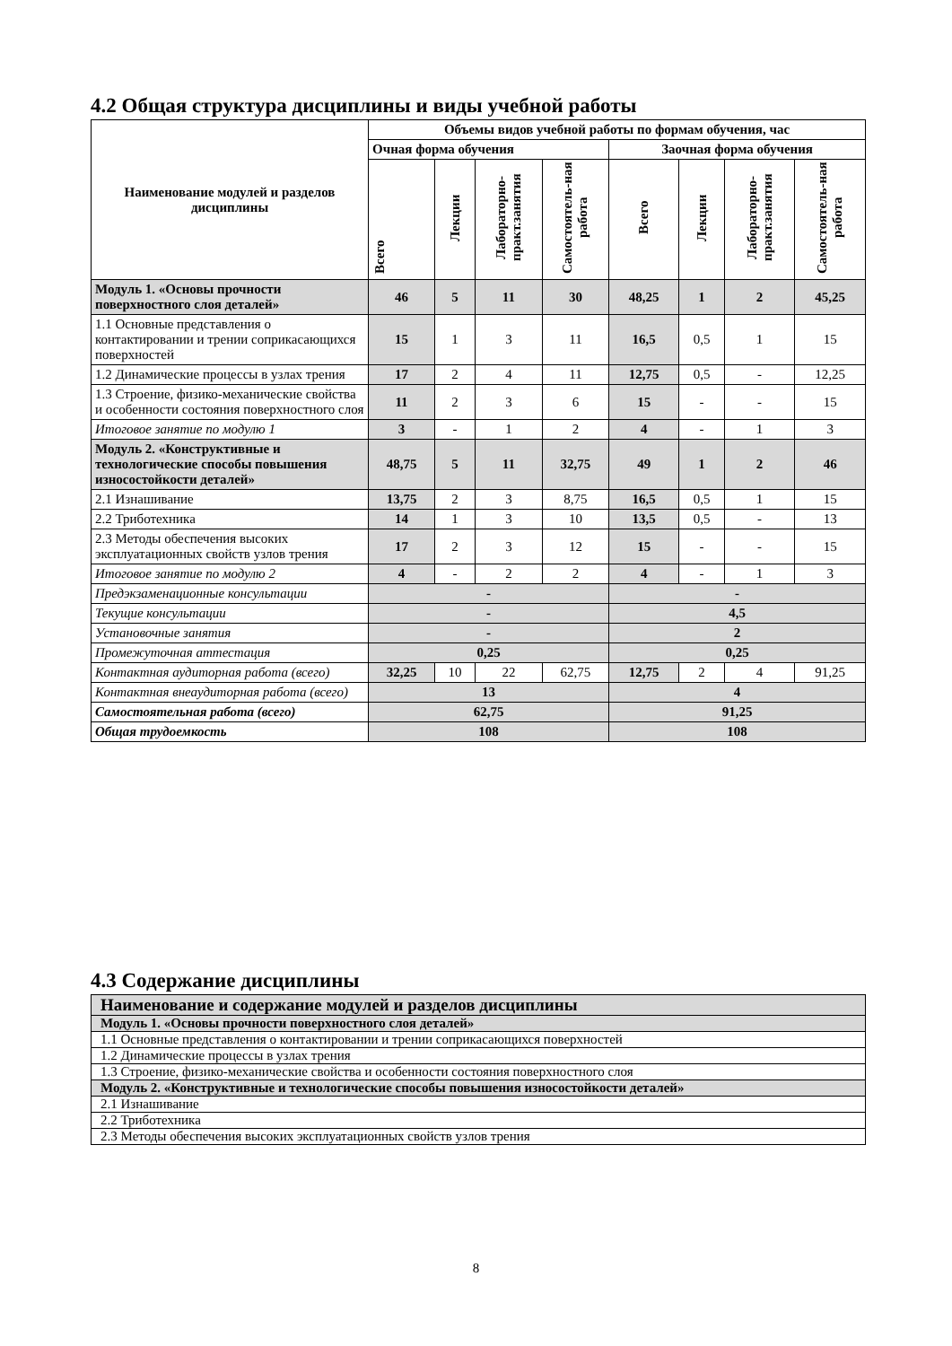4.2 Общая структура дисциплины и виды учебной работы
| Наименование модулей и разделов дисциплины | Объемы видов учебной работы по формам обучения, час | | | | | | | |
| --- | --- | --- | --- | --- | --- | --- | --- | --- |
| | Очная форма обучения | | | | Заочная форма обучения | | | |
| | Всего | Лекции | Лабораторно-практ.занятия | Самостоятель-ная работа | Всего | Лекции | Лабораторно-практ.занятия | Самостоятель-ная работа |
| Модуль 1. «Основы прочности поверхностного слоя деталей» | 46 | 5 | 11 | 30 | 48,25 | 1 | 2 | 45,25 |
| 1.1 Основные представления о контактировании и трении соприкасающихся поверхностей | 15 | 1 | 3 | 11 | 16,5 | 0,5 | 1 | 15 |
| 1.2 Динамические процессы в узлах трения | 17 | 2 | 4 | 11 | 12,75 | 0,5 | - | 12,25 |
| 1.3 Строение, физико-механические свойства и особенности состояния поверхностного слоя | 11 | 2 | 3 | 6 | 15 | - | - | 15 |
| Итоговое занятие по модулю 1 | 3 | - | 1 | 2 | 4 | - | 1 | 3 |
| Модуль 2. «Конструктивные и технологические способы повышения износостойкости деталей» | 48,75 | 5 | 11 | 32,75 | 49 | 1 | 2 | 46 |
| 2.1 Изнашивание | 13,75 | 2 | 3 | 8,75 | 16,5 | 0,5 | 1 | 15 |
| 2.2 Триботехника | 14 | 1 | 3 | 10 | 13,5 | 0,5 | - | 13 |
| 2.3 Методы обеспечения высоких эксплуатационных свойств узлов трения | 17 | 2 | 3 | 12 | 15 | - | - | 15 |
| Итоговое занятие по модулю 2 | 4 | - | 2 | 2 | 4 | - | 1 | 3 |
| Предэкзаменационные консультации | - | | | | - | | | |
| Текущие консультации | - | | | | 4,5 | | | |
| Установочные занятия | - | | | | 2 | | | |
| Промежуточная аттестация | 0,25 | | | | 0,25 | | | |
| Контактная аудиторная работа (всего) | 32,25 | 10 | 22 | 62,75 | 12,75 | 2 | 4 | 91,25 |
| Контактная внеаудиторная работа (всего) | 13 | | | | 4 | | | |
| Самостоятельная работа (всего) | 62,75 | | | | 91,25 | | | |
| Общая трудоемкость | 108 | | | | 108 | | | |
4.3 Содержание дисциплины
| Наименование и содержание модулей и разделов дисциплины |
| Модуль 1. «Основы прочности поверхностного слоя деталей» |
| 1.1 Основные представления о контактировании и трении соприкасающихся поверхностей |
| 1.2 Динамические процессы в узлах трения |
| 1.3 Строение, физико-механические свойства и особенности состояния поверхностного слоя |
| Модуль 2. «Конструктивные и технологические способы повышения износостойкости деталей» |
| 2.1 Изнашивание |
| 2.2 Триботехника |
| 2.3 Методы обеспечения высоких эксплуатационных свойств узлов трения |
8